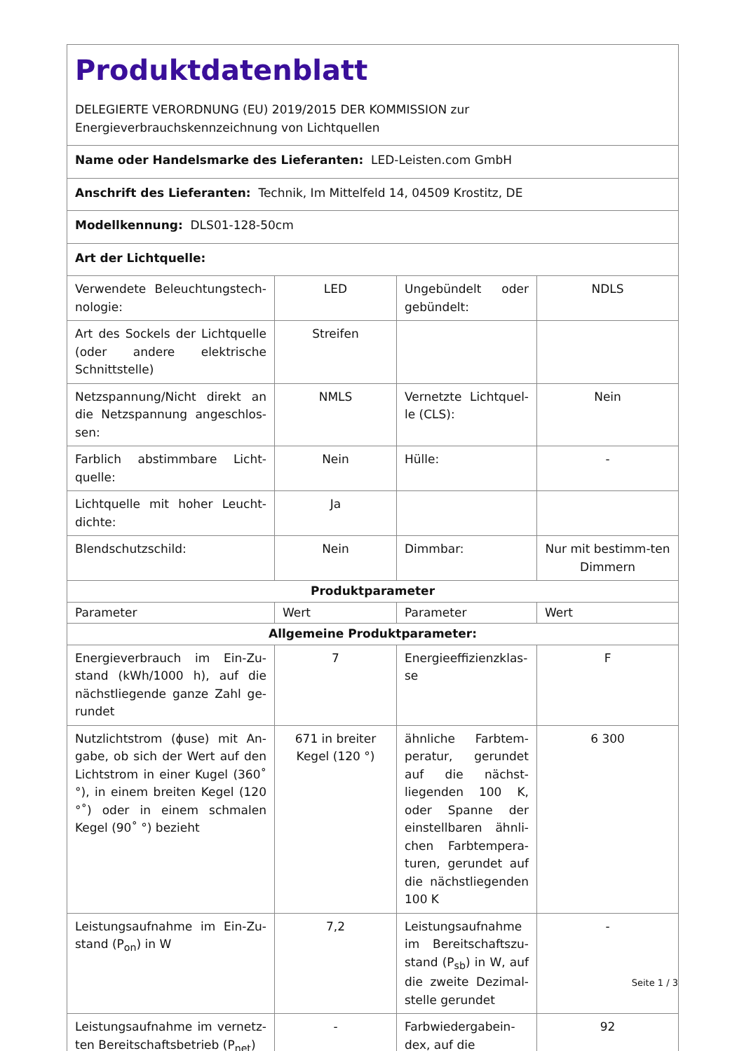| Produktdatenblatt DELEGIERTE VERORDNUNG (EU) 2019/2015 DER KOMMISSION zur Energieverbrauchskennzeichnung von Lichtquellen | | | |
| Name oder Handelsmarke des Lieferanten: LED-Leisten.com GmbH | | | |
| Anschrift des Lieferanten: Technik, Im Mittelfeld 14, 04509 Krostitz, DE | | | |
| Modellkennung: DLS01-128-50cm | | | |
| Art der Lichtquelle: | | | |
| Verwendete Beleuchtungstech-nologie: | LED | Ungebündelt oder gebündelt: | NDLS |
| Art des Sockels der Lichtquelle (oder andere elektrische Schnittstelle) | Streifen | | |
| Netzspannung/Nicht direkt an die Netzspannung angeschlos-sen: | NMLS | Vernetzte Lichtquel-le (CLS): | Nein |
| Farblich abstimmbare Licht-quelle: | Nein | Hülle: | - |
| Lichtquelle mit hoher Leucht-dichte: | Ja | | |
| Blendschutzschild: | Nein | Dimmbar: | Nur mit bestimm-ten Dimmern |
| Produktparameter | | | |
| Parameter | Wert | Parameter | Wert |
| Allgemeine Produktparameter: | | | |
| Energieverbrauch im Ein-Zu-stand (kWh/1000 h), auf die nächstliegende ganze Zahl ge-rundet | 7 | Energieeffizienzklas-se | F |
| Nutzlichtstrom (ϕuse) mit An-gabe, ob sich der Wert auf den Lichtstrom in einer Kugel (360˚ °), in einem breiten Kegel (120 °˚) oder in einem schmalen Kegel (90˚ °) bezieht | 671 in breiter Kegel (120 °) | ähnliche Farbtem-peratur, gerundet auf die nächst-liegenden 100 K, oder Spanne der einstellbaren ähnli-chen Farbtempera-turen, gerundet auf die nächstliegenden 100 K | 6 300 |
| Leistungsaufnahme im Ein-Zu-stand (P<sub>on</sub>) in W | 7,2 | Leistungsaufnahme im Bereitschaftszu-stand (P<sub>sb</sub>) in W, auf die zweite Dezimal-stelle gerundet | - |
| Leistungsaufnahme im vernetz-ten Bereitschaftsbetrieb (P<sub>net</sub>) | - | Farbwiedergabein-dex, auf die | 92 |
Seite 1 / 3